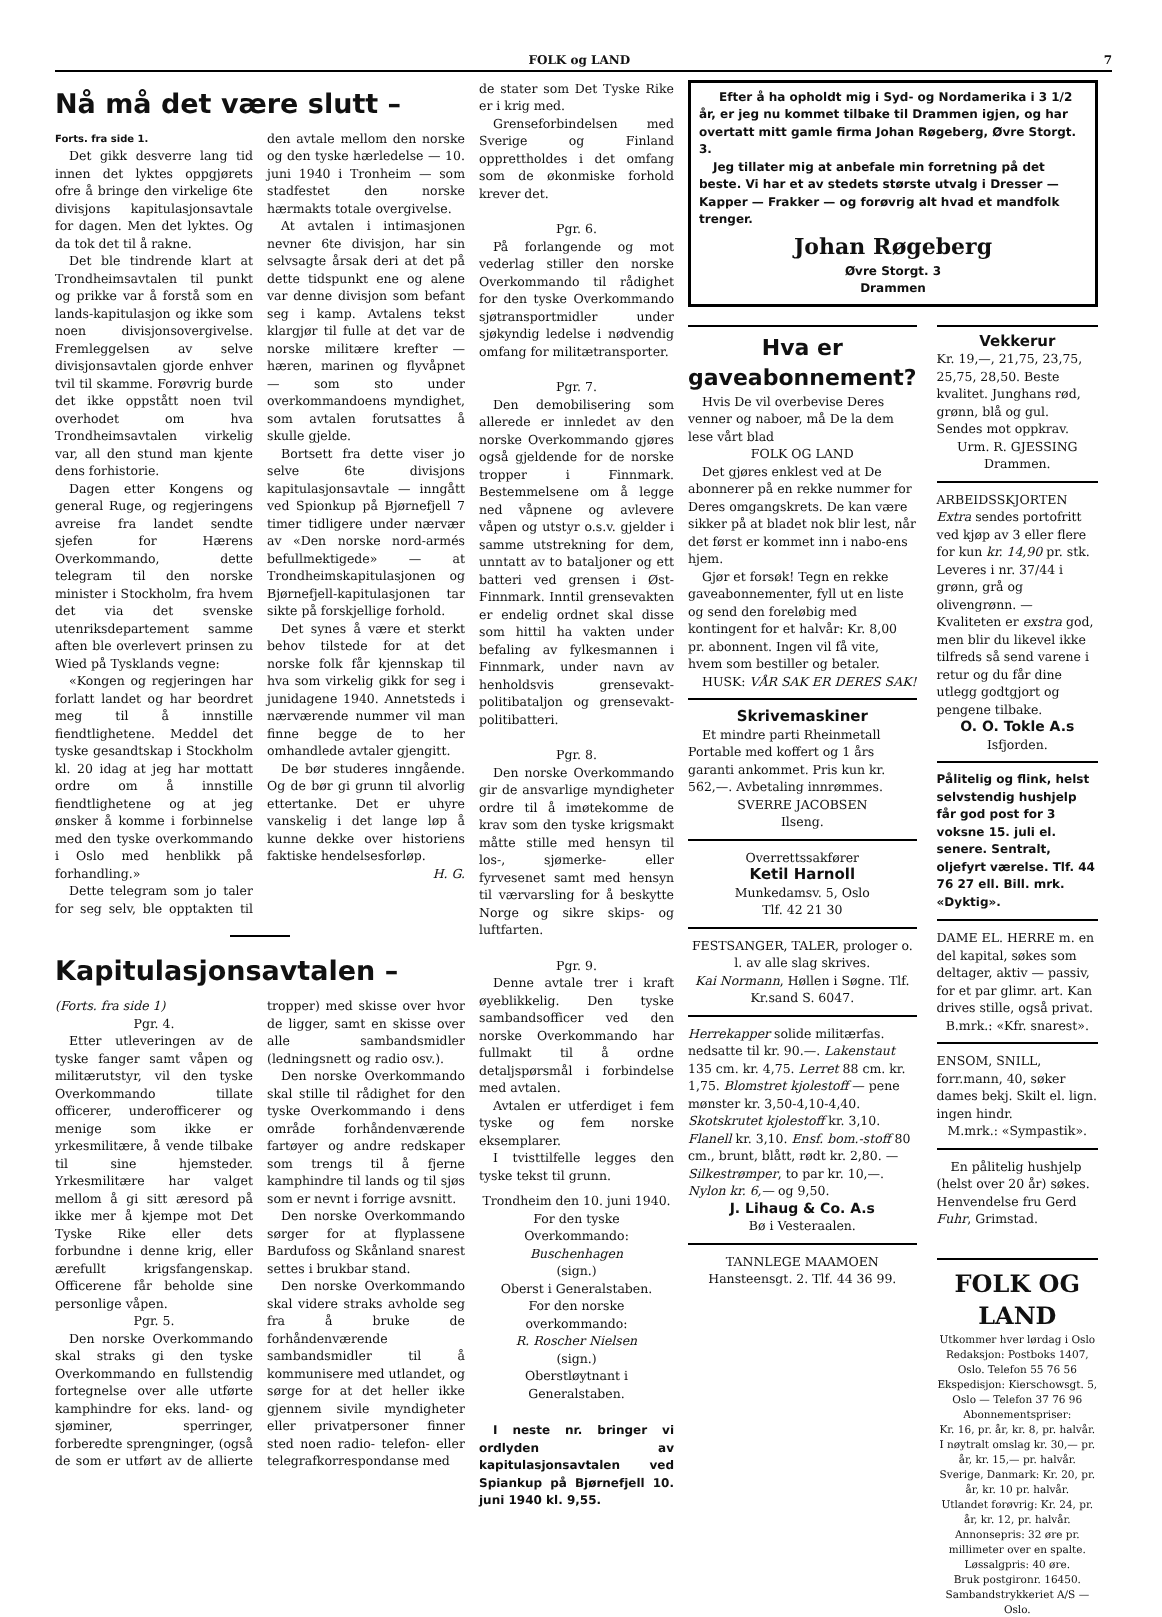FOLK og LAND 7
Nå må det være slutt –
Forts. fra side 1.
Det gikk desverre lang tid innen det lyktes oppgjørets ofre å bringe den virkelige 6te divisjons kapitulasjonsavtale for dagen. Men det lyktes. Og da tok det til å rakne.
Det ble tindrende klart at Trondheimsavtalen til punkt og prikke var å forstå som en lands-kapitulasjon og ikke som noen divisjonsovergivelse. Fremleggelsen av selve divisjonsavtalen gjorde enhver tvil til skamme. Forøvrig burde det ikke oppstått noen tvil overhodet om hva Trondheimsavtalen virkelig var, all den stund man kjente dens forhistorie.
Dagen etter Kongens og general Ruge, og regjeringens avreise fra landet sendte sjefen for Hærens Overkommando, dette telegram til den norske minister i Stockholm, fra hvem det via det svenske utenriksdepartement samme aften ble overlevert prinsen zu Wied på Tysklands vegne:
«Kongen og regjeringen har forlatt landet og har beordret meg til å innstille fiendtlighetene. Meddel det tyske gesandtskap i Stockholm kl. 20 idag at jeg har mottatt ordre om å innstille fiendtlighetene og at jeg ønsker å komme i forbinnelse med den tyske overkommando i Oslo med henblikk på forhandling.»
Dette telegram som jo taler for seg selv, ble opptakten til den avtale mellom den norske og den tyske hærledelse — 10. juni 1940 i Tronheim — som stadfestet den norske hærmakts totale overgivelse.
At avtalen i intimasjonen nevner 6te divisjon, har sin selvsagte årsak deri at det på dette tidspunkt ene og alene var denne divisjon som befant seg i kamp. Avtalens tekst klargjør til fulle at det var de norske militære krefter — hæren, marinen og flyvåpnet — som sto under overkommandoens myndighet, som avtalen forutsattes å skulle gjelde.
Bortsett fra dette viser jo selve 6te divisjons kapitulasjonsavtale — inngått ved Spionkup på Bjørnefjell 7 timer tidligere under nærvær av «Den norske nord-armés befullmektigede» — at Trondheimskapitulasjonen og Bjørnefjell-kapitulasjonen tar sikte på forskjellige forhold.
Det synes å være et sterkt behov tilstede for at det norske folk får kjennskap til hva som virkelig gikk for seg i junidagene 1940. Annetsteds i nærværende nummer vil man finne begge de to her omhandlede avtaler gjengitt.
De bør studeres inngående. Og de bør gi grunn til alvorlig ettertanke. Det er uhyre vanskelig i det lange løp å kunne dekke over historiens faktiske hendelsesforløp.
H. G.
Kapitulasjonsavtalen –
(Forts. fra side 1)
Pgr. 4.
Etter utleveringen av de tyske fanger samt våpen og militærutstyr, vil den tyske Overkommando tillate officerer, underofficerer og menige som ikke er yrkesmilitære, å vende tilbake til sine hjemsteder. Yrkesmilitære har valget mellom å gi sitt æresord på ikke mer å kjempe mot Det Tyske Rike eller dets forbundne i denne krig, eller ærefullt krigsfangenskap. Officerene får beholde sine personlige våpen.
Pgr. 5.
Den norske Overkommando skal straks gi den tyske Overkommando en fullstendig fortegnelse over alle utførte kamphindre for eks. land- og sjøminer, sperringer, forberedte sprengninger, (også de som er utført av de allierte tropper) med skisse over hvor de ligger, samt en skisse over alle sambandsmidler (ledningsnett og radio osv.).
Den norske Overkommando skal stille til rådighet for den tyske Overkommando i dens område forhåndenværende fartøyer og andre redskaper som trengs til å fjerne kamphindre til lands og til sjøs som er nevnt i forrige avsnitt.
Den norske Overkommando sørger for at flyplassene Bardufoss og Skånland snarest settes i brukbar stand.
Den norske Overkommando skal videre straks avholde seg fra å bruke de forhåndenværende sambandsmidler til å kommunisere med utlandet, og sørge for at det heller ikke gjennem sivile myndigheter eller privatpersoner finner sted noen radio- telefon- eller telegrafkorrespondanse med
de stater som Det Tyske Rike er i krig med.
Grenseforbindelsen med Sverige og Finland opprettholdes i det omfang som de økonmiske forhold krever det.
Pgr. 6.
På forlangende og mot vederlag stiller den norske Overkommando til rådighet for den tyske Overkommando sjøtransportmidler under sjøkyndig ledelse i nødvendig omfang for militætransporter.
Pgr. 7.
Den demobilisering som allerede er innledet av den norske Overkommando gjøres også gjeldende for de norske tropper i Finnmark. Bestemmelsene om å legge ned våpnene og avlevere våpen og utstyr o.s.v. gjelder i samme utstrekning for dem, unntatt av to bataljoner og ett batteri ved grensen i Øst-Finnmark. Inntil grensevakten er endelig ordnet skal disse som hittil ha vakten under befaling av fylkesmannen i Finnmark, under navn av henholdsvis grensevakt-politibataljon og grensevakt- politibatteri.
Pgr. 8.
Den norske Overkommando gir de ansvarlige myndigheter ordre til å imøtekomme de krav som den tyske krigsmakt måtte stille med hensyn til los-, sjømerke- eller fyrvesenet samt med hensyn til værvarsling for å beskytte Norge og sikre skips- og luftfarten.
Pgr. 9.
Denne avtale trer i kraft øyeblikkelig. Den tyske sambandsofficer ved den norske Overkommando har fullmakt til å ordne detaljspørsmål i forbindelse med avtalen.
Avtalen er utferdiget i fem tyske og fem norske eksemplarer.
I tvisttilfelle legges den tyske tekst til grunn.
Trondheim den 10. juni 1940.
For den tyske Overkommando:
Buschenhagen
(sign.)
Oberst i Generalstaben.
For den norske overkommando:
R. Roscher Nielsen
(sign.)
Oberstløytnant i Generalstaben.
I neste nr. bringer vi ordlyden av kapitulasjonsavtalen ved Spiankup på Bjørnefjell 10. juni 1940 kl. 9,55.
Efter å ha opholdt mig i Syd- og Nordamerika i 3 1/2 år, er jeg nu kommet tilbake til Drammen igjen, og har overtatt mitt gamle firma Johan Røgeberg, Øvre Storgt. 3.
Jeg tillater mig at anbefale min forretning på det beste. Vi har et av stedets største utvalg i Dresser — Kapper — Frakker — og forøvrig alt hvad et mandfolk trenger.
Johan Røgeberg
Øvre Storgt. 3
Drammen
Hva er gaveabonnement?
Hvis De vil overbevise Deres venner og naboer, må De la dem lese vårt blad
FOLK OG LAND
Det gjøres enklest ved at De abonnerer på en rekke nummer for Deres omgangskrets. De kan være sikker på at bladet nok blir lest, når det først er kommet inn i nabo-ens hjem.
Gjør et forsøk! Tegn en rekke gaveabonnementer, fyll ut en liste og send den foreløbig med kontingent for et halvår: Kr. 8,00 pr. abonnent. Ingen vil få vite, hvem som bestiller og betaler.
HUSK: VÅR SAK ER DERES SAK!
Skrivemaskiner
Et mindre parti Rheinmetall Portable med koffert og 1 års garanti ankommet. Pris kun kr. 562,—. Avbetaling innrømmes.
SVERRE JACOBSEN
Ilseng.
Overrettssakfører
Ketil Harnoll
Munkedamsv. 5, Oslo
Tlf. 42 21 30
FESTSANGER, TALER, prologer o. l. av alle slag skrives.
Kai Normann, Høllen i Søgne. Tlf. Kr.sand S. 6047.
Herrekapper solide militærfas. nedsatte til kr. 90.—. Lakenstaut 135 cm. kr. 4,75. Lerret 88 cm. kr. 1,75. Blomstret kjolestoff — pene mønster kr. 3,50-4,10-4,40. Skotskrutet kjolestoff kr. 3,10. Flanell kr. 3,10. Ensf. bom.-stoff 80 cm., brunt, blått, rødt kr. 2,80. — Silkestrømper, to par kr. 10,—. Nylon kr. 6,— og 9,50.
J. Lihaug & Co. A.s
Bø i Vesteraalen.
TANNLEGE MAAMOEN
Hansteensgt. 2. Tlf. 44 36 99.
Vekkerur
Kr. 19,—, 21,75, 23,75, 25,75, 28,50. Beste kvalitet. Junghans rød, grønn, blå og gul. Sendes mot oppkrav.
Urm. R. GJESSING
Drammen.
ARBEIDSSKJORTEN Extra sendes portofritt ved kjøp av 3 eller flere for kun kr. 14,90 pr. stk. Leveres i nr. 37/44 i grønn, grå og olivengrønn. — Kvaliteten er exstra god, men blir du likevel ikke tilfreds så send varene i retur og du får dine utlegg godtgjort og pengene tilbake.
O. O. Tokle A.s
Isfjorden.
Pålitelig og flink, helst selvstendig hushjelp får god post for 3 voksne 15. juli el. senere. Sentralt, oljefyrt værelse. Tlf. 44 76 27 ell. Bill. mrk. «Dyktig».
DAME EL. HERRE m. en del kapital, søkes som deltager, aktiv — passiv, for et par glimr. art. Kan drives stille, også privat.
B.mrk.: «Kfr. snarest».
ENSOM, SNILL, forr.mann, 40, søker dames bekj. Skilt el. lign. ingen hindr.
M.mrk.: «Sympastik».
En pålitelig hushjelp (helst over 20 år) søkes. Henvendelse fru Gerd Fuhr, Grimstad.
FOLK OG LAND
Utkommer hver lørdag i Oslo
Redaksjon: Postboks 1407, Oslo. Telefon 55 76 56
Ekspedisjon: Kierschowsgt. 5, Oslo — Telefon 37 76 96
Abonnementspriser:
Kr. 16, pr. år, kr. 8, pr. halvår.
I nøytralt omslag kr. 30,— pr. år, kr. 15,— pr. halvår.
Sverige, Danmark: Kr. 20, pr. år, kr. 10 pr. halvår.
Utlandet forøvrig: Kr. 24, pr. år, kr. 12, pr. halvår.
Annonsepris: 32 øre pr. millimeter over en spalte.
Løssalgpris: 40 øre.
Bruk postgironr. 16450.
Sambandstrykkeriet A/S — Oslo.